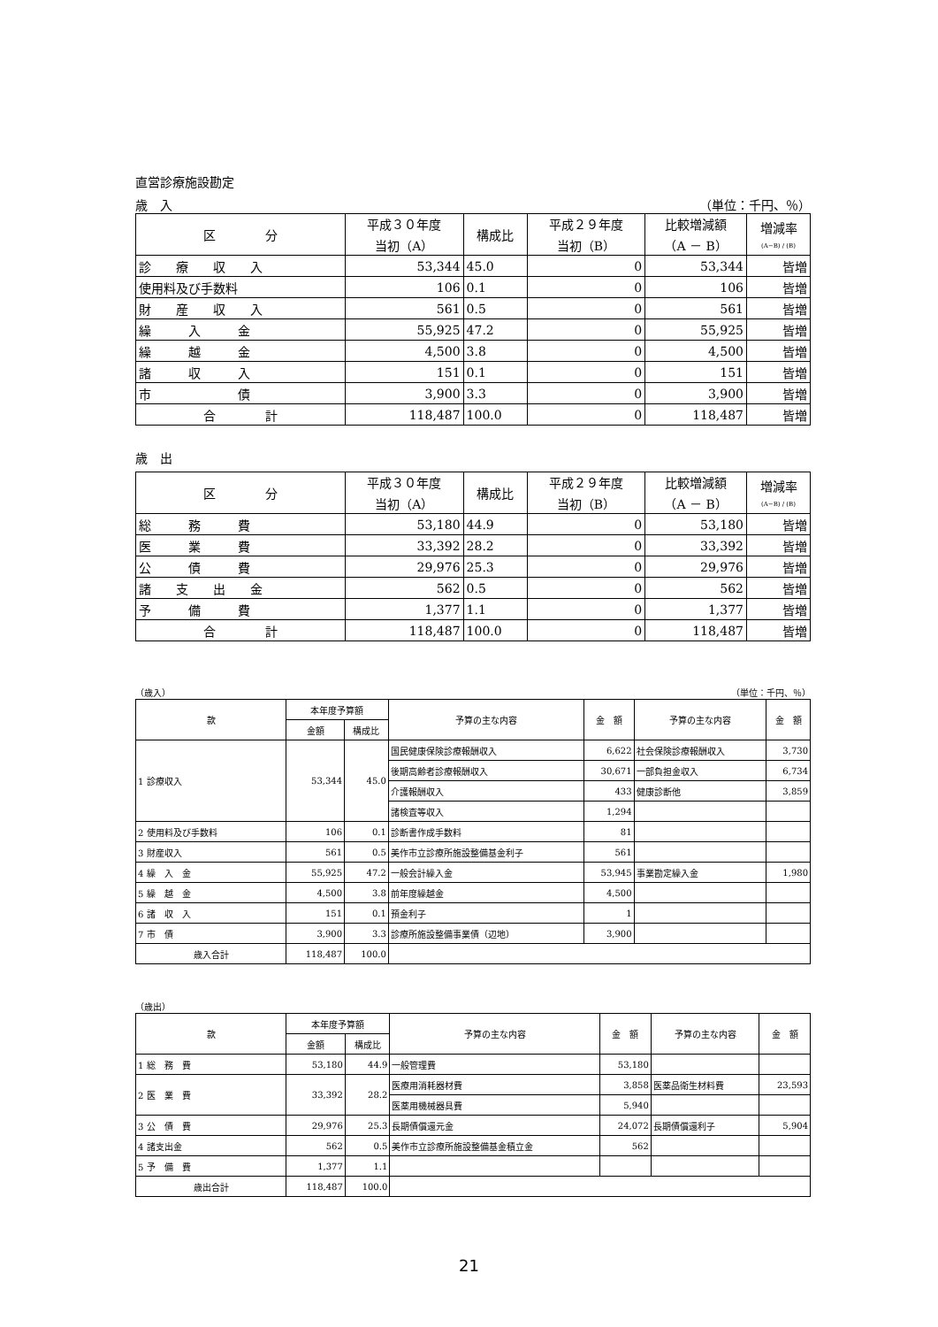直営診療施設勘定
歳　入 （単位：千円、％）
| 区 分 | 平成３０年度 当初（A） | 構成比 | 平成２９年度 当初（B） | 比較増減額 （A － B） | 増減率 (A−B) / (B) |
| --- | --- | --- | --- | --- | --- |
| 診 療 収 入 | 53,344 | 45.0 | 0 | 53,344 | 皆増 |
| 使用料及び手数料 | 106 | 0.1 | 0 | 106 | 皆増 |
| 財 産 収 入 | 561 | 0.5 | 0 | 561 | 皆増 |
| 繰 入 金 | 55,925 | 47.2 | 0 | 55,925 | 皆増 |
| 繰 越 金 | 4,500 | 3.8 | 0 | 4,500 | 皆増 |
| 諸 収 入 | 151 | 0.1 | 0 | 151 | 皆増 |
| 市 債 | 3,900 | 3.3 | 0 | 3,900 | 皆増 |
| 合 計 | 118,487 | 100.0 | 0 | 118,487 | 皆増 |
歳　出
| 区 分 | 平成３０年度 当初（A） | 構成比 | 平成２９年度 当初（B） | 比較増減額 （A － B） | 増減率 (A−B) / (B) |
| --- | --- | --- | --- | --- | --- |
| 総 務 費 | 53,180 | 44.9 | 0 | 53,180 | 皆増 |
| 医 業 費 | 33,392 | 28.2 | 0 | 33,392 | 皆増 |
| 公 債 費 | 29,976 | 25.3 | 0 | 29,976 | 皆増 |
| 諸 支 出 金 | 562 | 0.5 | 0 | 562 | 皆増 |
| 予 備 費 | 1,377 | 1.1 | 0 | 1,377 | 皆増 |
| 合 計 | 118,487 | 100.0 | 0 | 118,487 | 皆増 |
（歳入） （単位：千円、％）
| 款 | 本年度予算額 | | 予算の主な内容 | 金 額 | 予算の主な内容 | 金 額 |
| --- | --- | --- | --- | --- | --- | --- |
| | 金額 | 構成比 | | | | |
| 1 診療収入 | 53,344 | 45.0 | 国民健康保険診療報酬収入 | 6,622 | 社会保険診療報酬収入 | 3,730 |
| | | | 後期高齢者診療報酬収入 | 30,671 | 一部負担金収入 | 6,734 |
| | | | 介護報酬収入 | 433 | 健康診断他 | 3,859 |
| | | | 諸検査等収入 | 1,294 | | |
| 2 使用料及び手数料 | 106 | 0.1 | 診断書作成手数料 | 81 | | |
| 3 財産収入 | 561 | 0.5 | 美作市立診療所施設整備基金利子 | 561 | | |
| 4 繰 入 金 | 55,925 | 47.2 | 一般会計繰入金 | 53,945 | 事業勘定繰入金 | 1,980 |
| 5 繰 越 金 | 4,500 | 3.8 | 前年度繰越金 | 4,500 | | |
| 6 諸 収 入 | 151 | 0.1 | 預金利子 | 1 | | |
| 7 市 債 | 3,900 | 3.3 | 診療所施設整備事業債（辺地） | 3,900 | | |
| 歳入合計 | 118,487 | 100.0 | | | | |
（歳出）
| 款 | 本年度予算額 | | 予算の主な内容 | 金 額 | 予算の主な内容 | 金 額 |
| --- | --- | --- | --- | --- | --- | --- |
| | 金額 | 構成比 | | | | |
| 1 総 務 費 | 53,180 | 44.9 | 一般管理費 | 53,180 | | |
| 2 医 業 費 | 33,392 | 28.2 | 医療用消耗器材費 | 3,858 | 医薬品衛生材料費 | 23,593 |
| | | | 医薬用機械器具費 | 5,940 | | |
| 3 公 債 費 | 29,976 | 25.3 | 長期債償還元金 | 24,072 | 長期債償還利子 | 5,904 |
| 4 諸支出金 | 562 | 0.5 | 美作市立診療所施設整備基金積立金 | 562 | | |
| 5 予 備 費 | 1,377 | 1.1 | | | | |
| 歳出合計 | 118,487 | 100.0 | | | | |
21